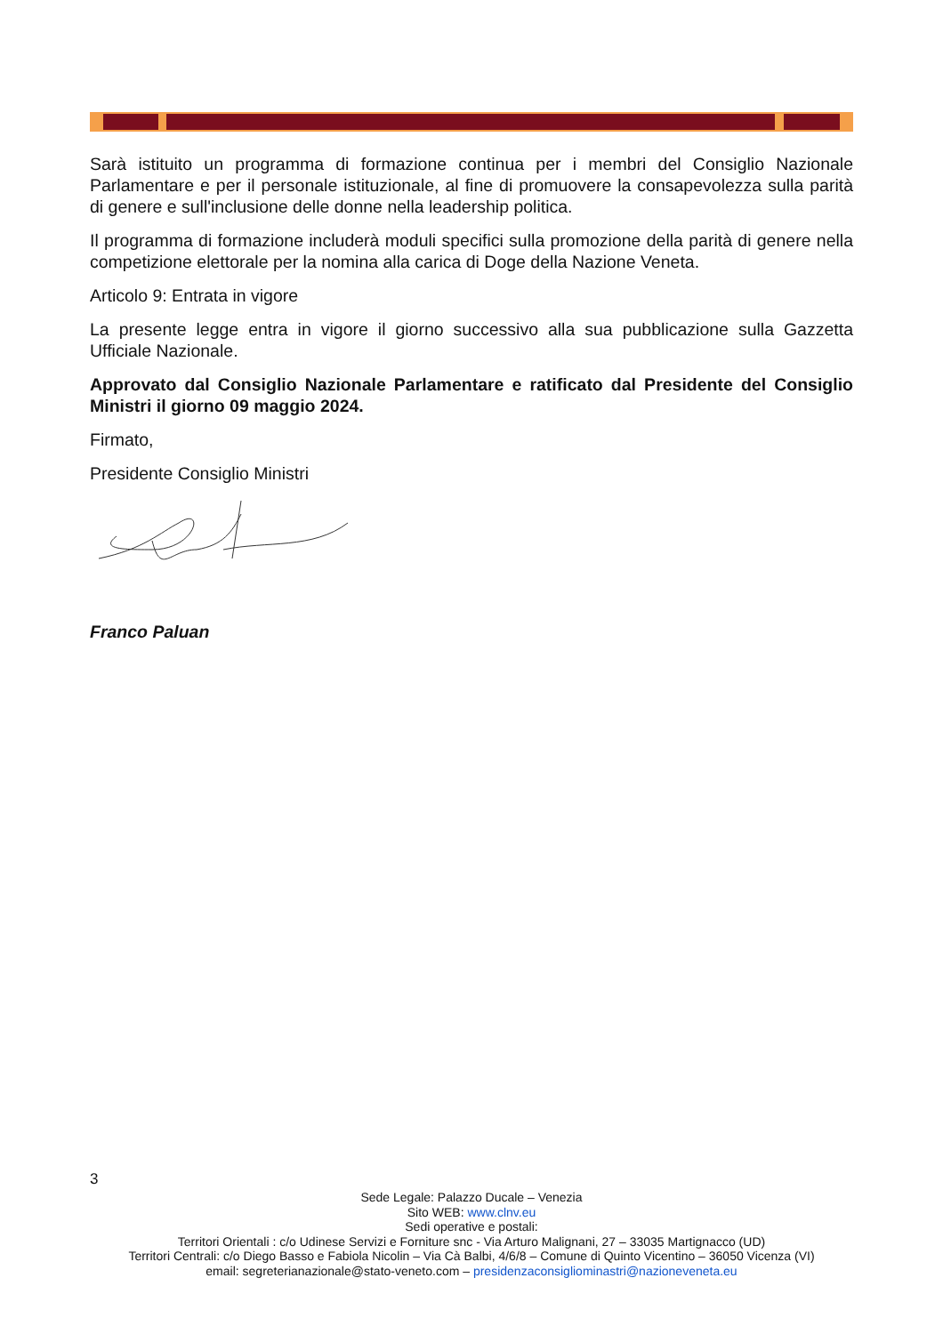Sarà istituito un programma di formazione continua per i membri del Consiglio Nazionale Parlamentare e per il personale istituzionale, al fine di promuovere la consapevolezza sulla parità di genere e sull'inclusione delle donne nella leadership politica.
Il programma di formazione includerà moduli specifici sulla promozione della parità di genere nella competizione elettorale per la nomina alla carica di Doge della Nazione Veneta.
Articolo 9: Entrata in vigore
La presente legge entra in vigore il giorno successivo alla sua pubblicazione sulla Gazzetta Ufficiale Nazionale.
Approvato dal Consiglio Nazionale Parlamentare e ratificato dal Presidente del Consiglio Ministri il giorno 09 maggio 2024.
Firmato,
Presidente Consiglio Ministri
Franco Paluan
3
Sede Legale: Palazzo Ducale – Venezia
Sito WEB: www.clnv.eu
Sedi operative e postali:
Territori Orientali : c/o Udinese Servizi e Forniture snc - Via Arturo Malignani, 27 – 33035 Martignacco (UD)
Territori Centrali: c/o Diego Basso e Fabiola Nicolin – Via Cà Balbi, 4/6/8 – Comune di Quinto Vicentino – 36050 Vicenza (VI)
email: segreterianazionale@stato-veneto.com – presidenzaconsigliominastri@nazioneveneta.eu